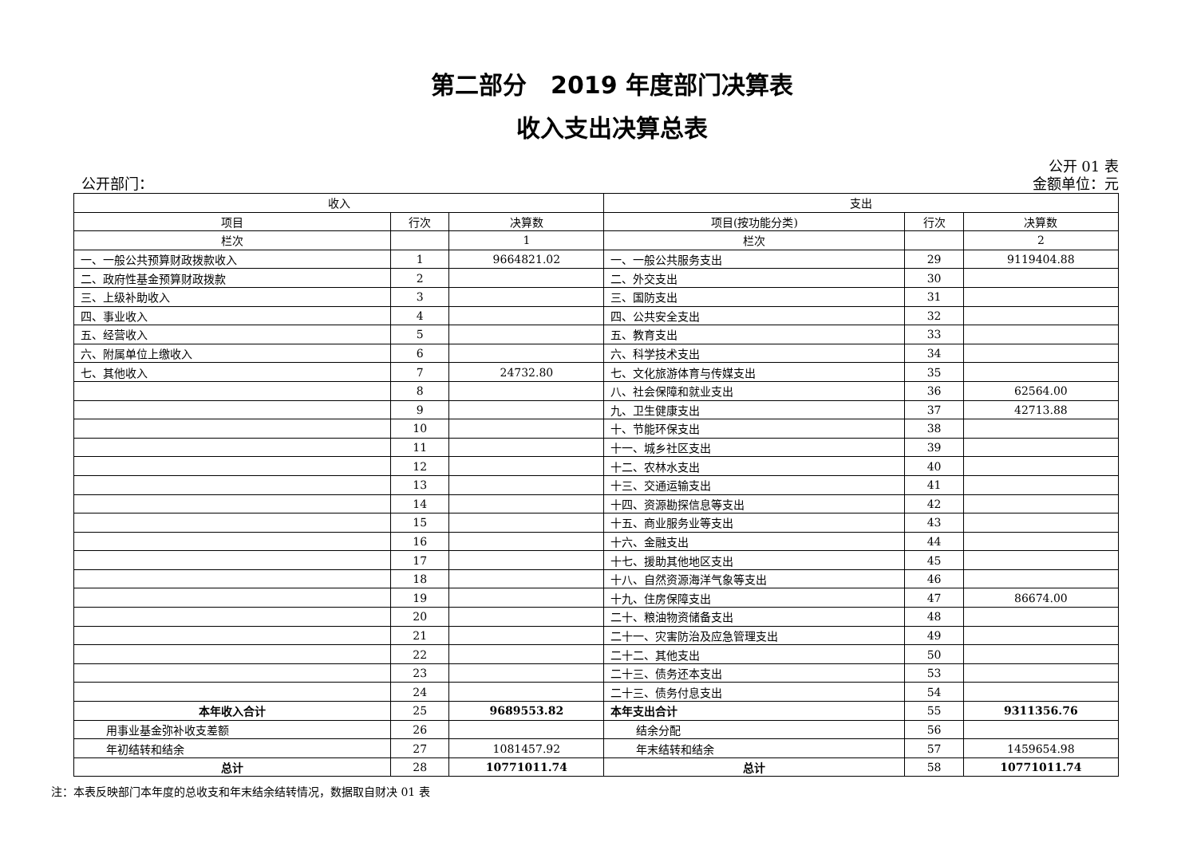第二部分　2019 年度部门决算表
收入支出决算总表
公开 01 表
公开部门： 金额单位：元
| 收入 | | | 支出 | | |
| --- | --- | --- | --- | --- | --- |
| 项目 | 行次 | 决算数 | 项目(按功能分类) | 行次 | 决算数 |
| 栏次 | | 1 | 栏次 | | 2 |
| 一、一般公共预算财政拨款收入 | 1 | 9664821.02 | 一、一般公共服务支出 | 29 | 9119404.88 |
| 二、政府性基金预算财政拨款 | 2 | | 二、外交支出 | 30 | |
| 三、上级补助收入 | 3 | | 三、国防支出 | 31 | |
| 四、事业收入 | 4 | | 四、公共安全支出 | 32 | |
| 五、经营收入 | 5 | | 五、教育支出 | 33 | |
| 六、附属单位上缴收入 | 6 | | 六、科学技术支出 | 34 | |
| 七、其他收入 | 7 | 24732.80 | 七、文化旅游体育与传媒支出 | 35 | |
| | 8 | | 八、社会保障和就业支出 | 36 | 62564.00 |
| | 9 | | 九、卫生健康支出 | 37 | 42713.88 |
| | 10 | | 十、节能环保支出 | 38 | |
| | 11 | | 十一、城乡社区支出 | 39 | |
| | 12 | | 十二、农林水支出 | 40 | |
| | 13 | | 十三、交通运输支出 | 41 | |
| | 14 | | 十四、资源勘探信息等支出 | 42 | |
| | 15 | | 十五、商业服务业等支出 | 43 | |
| | 16 | | 十六、金融支出 | 44 | |
| | 17 | | 十七、援助其他地区支出 | 45 | |
| | 18 | | 十八、自然资源海洋气象等支出 | 46 | |
| | 19 | | 十九、住房保障支出 | 47 | 86674.00 |
| | 20 | | 二十、粮油物资储备支出 | 48 | |
| | 21 | | 二十一、灾害防治及应急管理支出 | 49 | |
| | 22 | | 二十二、其他支出 | 50 | |
| | 23 | | 二十三、债务还本支出 | 53 | |
| | 24 | | 二十三、债务付息支出 | 54 | |
| 本年收入合计 | 25 | 9689553.82 | 本年支出合计 | 55 | 9311356.76 |
| 用事业基金弥补收支差额 | 26 | | 结余分配 | 56 | |
| 年初结转和结余 | 27 | 1081457.92 | 年末结转和结余 | 57 | 1459654.98 |
| 总计 | 28 | 10771011.74 | 总计 | 58 | 10771011.74 |
注：本表反映部门本年度的总收支和年末结余结转情况，数据取自财决 01 表